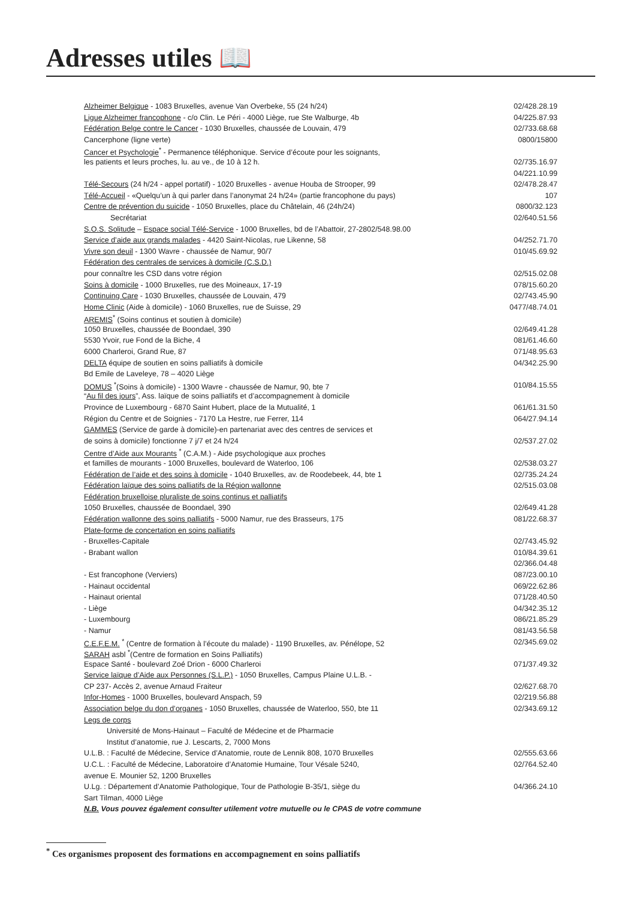Adresses utiles 📖
| Alzheimer Belgique - 1083 Bruxelles, avenue Van Overbeke, 55 (24 h/24) | 02/428.28.19 |
| Ligue Alzheimer francophone - c/o Clin. Le Péri - 4000 Liège, rue Ste Walburge, 4b | 04/225.87.93 |
| Fédération Belge contre le Cancer - 1030 Bruxelles, chaussée de Louvain, 479 | 02/733.68.68 |
| Cancerphone (ligne verte) | 0800/15800 |
| Cancer et Psychologie<sup>*</sup> - Permanence téléphonique. Service d’écoute pour les soignants, | |
| les patients et leurs proches, lu. au ve., de 10 à 12 h. | 02/735.16.97 |
| | 04/221.10.99 |
| Télé-Secours (24 h/24 - appel portatif) - 1020 Bruxelles - avenue Houba de Strooper, 99 | 02/478.28.47 |
| Télé-Accueil - «Quelqu’un à qui parler dans l’anonymat 24 h/24» (partie francophone du pays) | 107 |
| Centre de prévention du suicide - 1050 Bruxelles, place du Châtelain, 46 (24h/24) | 0800/32.123 |
| Secrétariat | 02/640.51.56 |
| S.O.S. Solitude – Espace social Télé-Service - 1000 Bruxelles, bd de l’Abattoir, 27-2802/548.98.00 | |
| Service d’aide aux grands malades - 4420 Saint-Nicolas, rue Likenne, 58 | 04/252.71.70 |
| Vivre son deuil - 1300 Wavre - chaussée de Namur, 90/7 | 010/45.69.92 |
| Fédération des centrales de services à domicile (C.S.D.) | |
| pour connaître les CSD dans votre région | 02/515.02.08 |
| Soins à domicile - 1000 Bruxelles, rue des Moineaux, 17-19 | 078/15.60.20 |
| Continuing Care - 1030 Bruxelles, chaussée de Louvain, 479 | 02/743.45.90 |
| Home Clinic (Aide à domicile) - 1060 Bruxelles, rue de Suisse, 29 | 0477/48.74.01 |
| AREMIS<sup>*</sup> (Soins continus et soutien à domicile) | |
| 1050 Bruxelles, chaussée de Boondael, 390 | 02/649.41.28 |
| 5530 Yvoir, rue Fond de la Biche, 4 | 081/61.46.60 |
| 6000 Charleroi, Grand Rue, 87 | 071/48.95.63 |
| DELTA équipe de soutien en soins palliatifs à domicile | 04/342.25.90 |
| Bd Emile de Laveleye, 78 – 4020 Liège | |
| DOMUS <sup>*</sup>(Soins à domicile) - 1300 Wavre - chaussée de Namur, 90, bte 7 | 010/84.15.55 |
| “ Au fil des jours ”, Ass. laïque de soins palliatifs et d’accompagnement à domicile | |
| Province de Luxembourg - 6870 Saint Hubert, place de la Mutualité, 1 | 061/61.31.50 |
| Région du Centre et de Soignies - 7170 La Hestre, rue Ferrer, 114 | 064/27.94.14 |
| GAMMES (Service de garde à domicile)-en partenariat avec des centres de services et | |
| de soins à domicile) fonctionne 7 j/7 et 24 h/24 | 02/537.27.02 |
| Centre d’Aide aux Mourants <sup>*</sup> (C.A.M.) - Aide psychologique aux proches | |
| et familles de mourants - 1000 Bruxelles, boulevard de Waterloo, 106 | 02/538.03.27 |
| Fédération de l’aide et des soins à domicile - 1040 Bruxelles, av. de Roodebeek, 44, bte 1 | 02/735.24.24 |
| Fédération laïque des soins palliatifs de la Région wallonne | 02/515.03.08 |
| Fédération bruxelloise pluraliste de soins continus et palliatifs | |
| 1050 Bruxelles, chaussée de Boondael, 390 | 02/649.41.28 |
| Fédération wallonne des soins palliatifs - 5000 Namur, rue des Brasseurs, 175 | 081/22.68.37 |
| Plate-forme de concertation en soins palliatifs | |
| - Bruxelles-Capitale | 02/743.45.92 |
| - Brabant wallon | 010/84.39.61 |
| | 02/366.04.48 |
| - Est francophone (Verviers) | 087/23.00.10 |
| - Hainaut occidental | 069/22.62.86 |
| - Hainaut oriental | 071/28.40.50 |
| - Liège | 04/342.35.12 |
| - Luxembourg | 086/21.85.29 |
| - Namur | 081/43.56.58 |
| C.E.F.E.M. <sup>*</sup> (Centre de formation à l’écoute du malade) - 1190 Bruxelles, av. Pénélope, 52 | 02/345.69.02 |
| SARAH asbl <sup>*</sup>(Centre de formation en Soins Palliatifs) | |
| Espace Santé - boulevard Zoé Drion - 6000 Charleroi | 071/37.49.32 |
| Service laïque d’Aide aux Personnes (S.L.P.) - 1050 Bruxelles, Campus Plaine U.L.B. - | |
| CP 237- Accès 2, avenue Arnaud Fraiteur | 02/627.68.70 |
| Infor-Homes - 1000 Bruxelles, boulevard Anspach, 59 | 02/219.56.88 |
| Association belge du don d’organes - 1050 Bruxelles, chaussée de Waterloo, 550, bte 11 | 02/343.69.12 |
| Legs de corps | |
| Université de Mons-Hainaut – Faculté de Médecine et de Pharmacie | |
| Institut d’anatomie, rue J. Lescarts, 2, 7000 Mons | |
| U.L.B. : Faculté de Médecine, Service d’Anatomie, route de Lennik 808, 1070 Bruxelles | 02/555.63.66 |
| U.C.L. : Faculté de Médecine, Laboratoire d’Anatomie Humaine, Tour Vésale 5240, | 02/764.52.40 |
| avenue E. Mounier 52, 1200 Bruxelles | |
| U.Lg. : Département d’Anatomie Pathologique, Tour de Pathologie B-35/1, siège du | 04/366.24.10 |
| Sart Tilman, 4000 Liège | |
| N.B. Vous pouvez également consulter utilement votre mutuelle ou le CPAS de votre commune | |
<sup>*</sup> Ces organismes proposent des formations en accompagnement en soins palliatifs